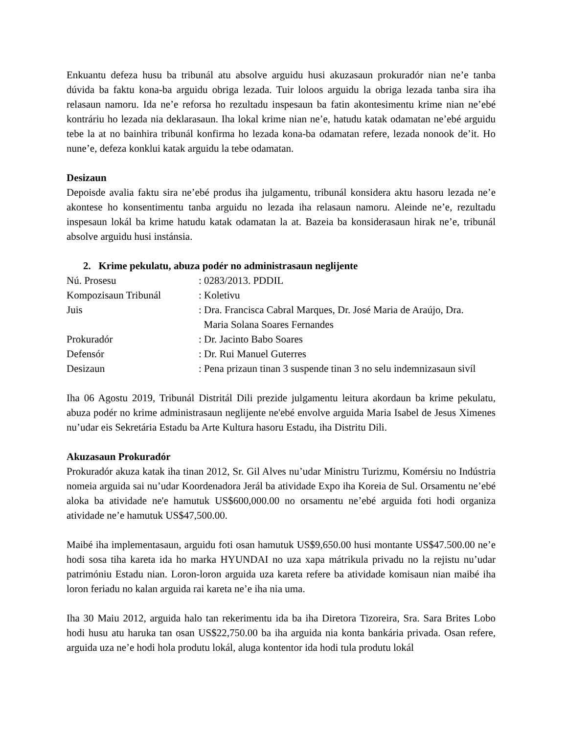Enkuantu defeza husu ba tribunál atu absolve arguidu husi akuzasaun prokuradór nian ne’e tanba dúvida ba faktu kona-ba arguidu obriga lezada. Tuir loloos arguidu la obriga lezada tanba sira iha relasaun namoru. Ida ne’e reforsa ho rezultadu inspesaun ba fatin akontesimentu krime nian ne’ebé kontráriu ho lezada nia deklarasaun. Iha lokal krime nian ne’e, hatudu katak odamatan ne’ebé arguidu tebe la at no bainhira tribunál konfirma ho lezada kona-ba odamatan refere, lezada nonook de’it. Ho nune’e, defeza konklui katak arguidu la tebe odamatan.
Desizaun
Depoisde avalia faktu sira ne’ebé produs iha julgamentu, tribunál konsidera aktu hasoru lezada ne’e akontese ho konsentimentu tanba arguidu no lezada iha relasaun namoru. Aleinde ne’e, rezultadu inspesaun lokál ba krime hatudu katak odamatan la at. Bazeia ba konsiderasaun hirak ne’e, tribunál absolve arguidu husi instánsia.
2. Krime pekulatu, abuza podér no administrasaun neglijente
Nú. Prosesu
: 0283/2013. PDDIL
Kompozisaun Tribunál
: Koletivu
Juis
: Dra. Francisca Cabral Marques, Dr. José Maria de Araújo, Dra.
Maria Solana Soares Fernandes
Prokuradór
: Dr. Jacinto Babo Soares
Defensór
: Dr. Rui Manuel Guterres
Desizaun
: Pena prizaun tinan 3 suspende tinan 3 no selu indemnizasaun sivíl
Iha 06 Agostu 2019, Tribunál Distritál Dili prezide julgamentu leitura akordaun ba krime pekulatu, abuza podér no krime administrasaun neglijente ne'ebé envolve arguida Maria Isabel de Jesus Ximenes nu’udar eis Sekretária Estadu ba Arte Kultura hasoru Estadu, iha Distritu Dili.
Akuzasaun Prokuradór
Prokuradór akuza katak iha tinan 2012, Sr. Gil Alves nu’udar Ministru Turizmu, Komérsiu no Indústria nomeia arguida sai nu’udar Koordenadora Jerál ba atividade Expo iha Koreia de Sul. Orsamentu ne’ebé aloka ba atividade ne'e hamutuk US$600,000.00 no orsamentu ne’ebé arguida foti hodi organiza atividade ne’e hamutuk US$47,500.00.
Maibé iha implementasaun, arguidu foti osan hamutuk US$9,650.00 husi montante US$47.500.00 ne’e hodi sosa tiha kareta ida ho marka HYUNDAI no uza xapa mátrikula privadu no la rejistu nu’udar patrimóniu Estadu nian. Loron-loron arguida uza kareta refere ba atividade komisaun nian maibé iha loron feriadu no kalan arguida rai kareta ne’e iha nia uma.
Iha 30 Maiu 2012, arguida halo tan rekerimentu ida ba iha Diretora Tizoreira, Sra. Sara Brites Lobo hodi husu atu haruka tan osan US$22,750.00 ba iha arguida nia konta bankária privada. Osan refere, arguida uza ne’e hodi hola produtu lokál, aluga kontentor ida hodi tula produtu lokál